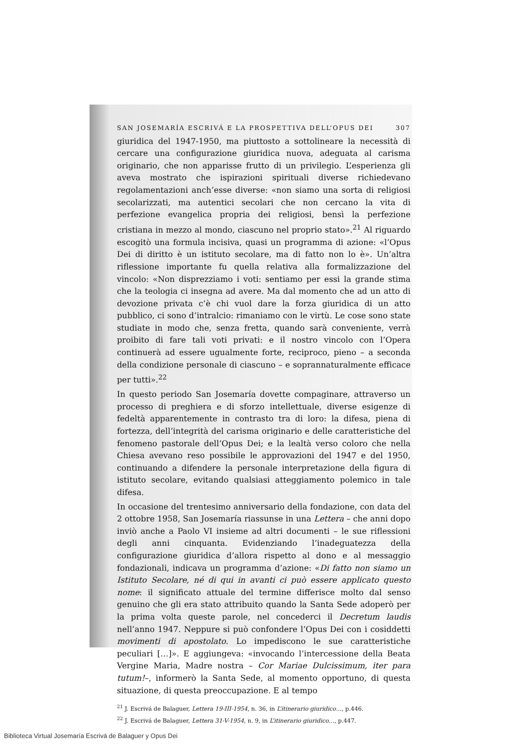SAN JOSEMARÍA ESCRIVÁ E LA PROSPETTIVA DELL’OPUS DEI 307
giuridica del 1947-1950, ma piuttosto a sottolineare la necessità di cercare una configurazione giuridica nuova, adeguata al carisma originario, che non apparisse frutto di un privilegio. L’esperienza gli aveva mostrato che ispirazioni spirituali diverse richiedevano regolamentazioni anch’esse diverse: «non siamo una sorta di religiosi secolarizzati, ma autentici secolari che non cercano la vita di perfezione evangelica propria dei religiosi, bensì la perfezione cristiana in mezzo al mondo, ciascuno nel proprio stato».<sup>21</sup> Al riguardo escogitò una formula incisiva, quasi un programma di azione: «l’Opus Dei di diritto è un istituto secolare, ma di fatto non lo è». Un’altra riflessione importante fu quella relativa alla formalizzazione del vincolo: «Non disprezziamo i voti: sentiamo per essi la grande stima che la teologia ci insegna ad avere. Ma dal momento che ad un atto di devozione privata c’è chi vuol dare la forza giuridica di un atto pubblico, ci sono d’intralcio: rimaniamo con le virtù. Le cose sono state studiate in modo che, senza fretta, quando sarà conveniente, verrà proibito di fare tali voti privati: e il nostro vincolo con l’Opera continuerà ad essere ugualmente forte, reciproco, pieno – a seconda della condizione personale di ciascuno – e soprannaturalmente efficace per tutti».<sup>22</sup>
In questo periodo San Josemaría dovette compaginare, attraverso un processo di preghiera e di sforzo intellettuale, diverse esigenze di fedeltà apparentemente in contrasto tra di loro: la difesa, piena di fortezza, dell’integrità del carisma originario e delle caratteristiche del fenomeno pastorale dell’Opus Dei; e la lealtà verso coloro che nella Chiesa avevano reso possibile le approvazioni del 1947 e del 1950, continuando a difendere la personale interpretazione della figura di istituto secolare, evitando qualsiasi atteggiamento polemico in tale difesa.
In occasione del trentesimo anniversario della fondazione, con data del 2 ottobre 1958, San Josemaría riassunse in una Lettera – che anni dopo inviò anche a Paolo VI insieme ad altri documenti – le sue riflessioni degli anni cinquanta. Evidenziando l’inadeguatezza della configurazione giuridica d’allora rispetto al dono e al messaggio fondazionali, indicava un programma d’azione: «Di fatto non siamo un Istituto Secolare, né di qui in avanti ci può essere applicato questo nome: il significato attuale del termine differisce molto dal senso genuino che gli era stato attribuito quando la Santa Sede adoperò per la prima volta queste parole, nel concederci il Decretum laudis nell’anno 1947. Neppure si può confondere l’Opus Dei con i cosiddetti movimenti di apostolato. Lo impediscono le sue caratteristiche peculiari […]». E aggiungeva: «invocando l’intercessione della Beata Vergine Maria, Madre nostra – Cor Mariae Dulcissimum, iter para tutum!–, informerò la Santa Sede, al momento opportuno, di questa situazione, di questa preoccupazione. E al tempo
<sup>21</sup> J. Escrivá de Balaguer, Lettera 19-III-1954, n. 36, in L’itinerario giuridico…, p.446.
<sup>22</sup> J. Escrivá de Balaguer, Lettera 31-V-1954, n. 9, in L’itinerario giuridico…, p.447.
Biblioteca Virtual Josemaría Escrivá de Balaguer y Opus Dei